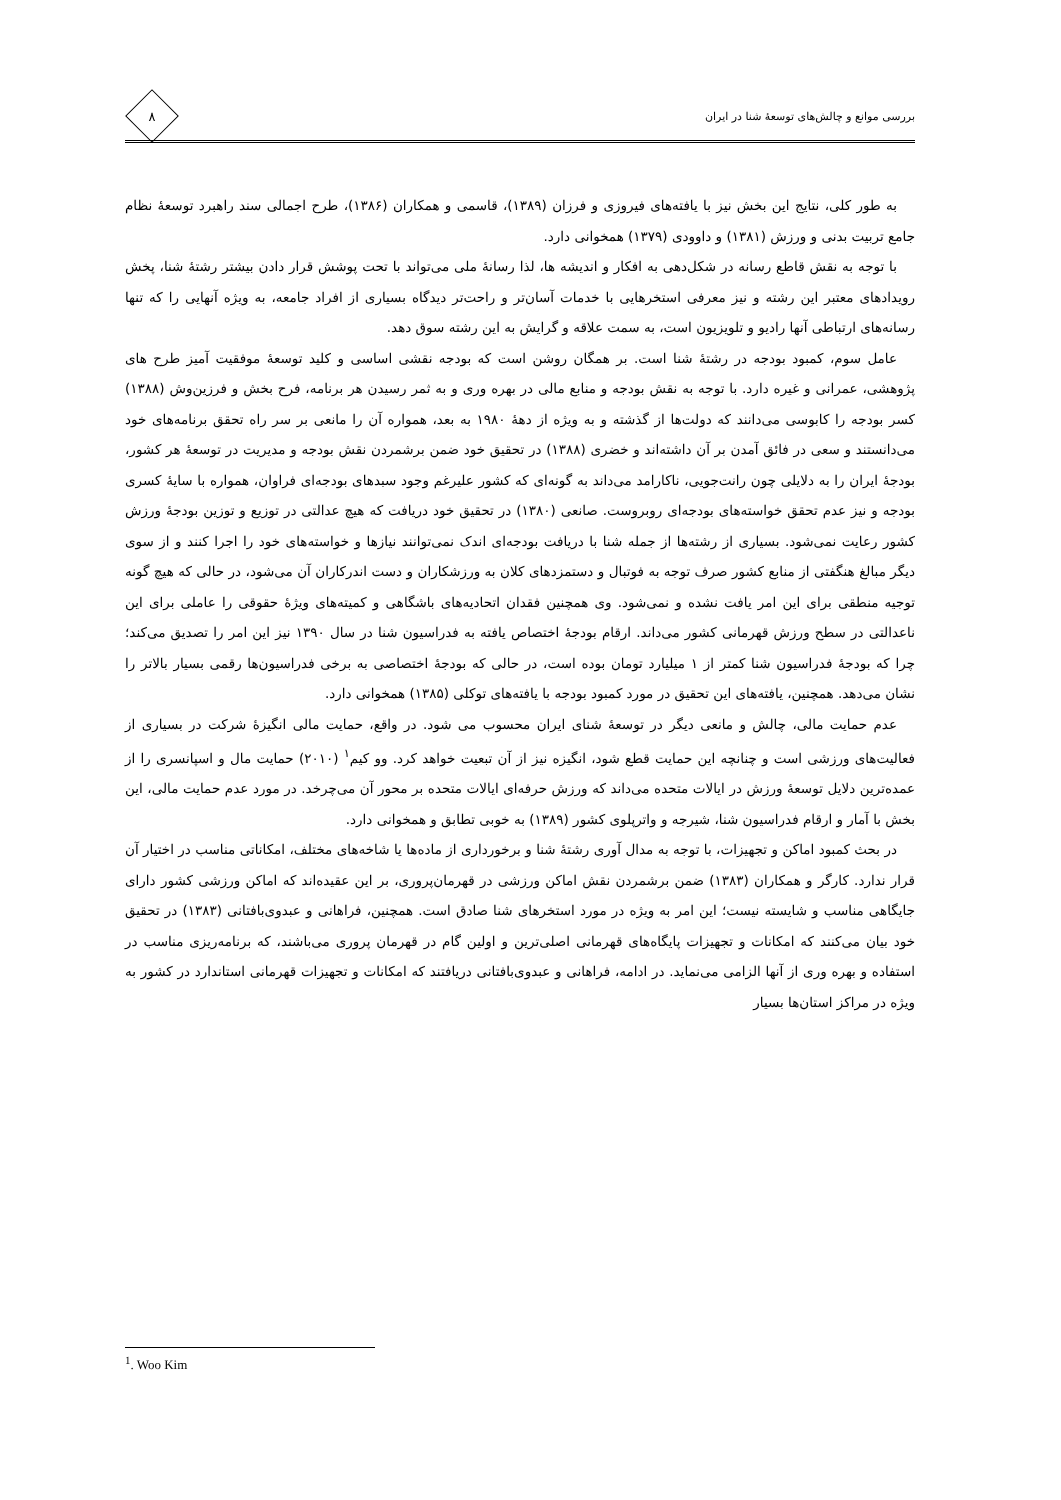بررسی موانع و چالش‌های توسعهٔ شنا در ایران
۸
به طور کلی، نتایج این بخش نیز با یافته‌های فیروزی و فرزان (۱۳۸۹)، قاسمی و همکاران (۱۳۸۶)، طرح اجمالی سند راهبرد توسعهٔ نظام جامع تربیت بدنی و ورزش (۱۳۸۱) و داوودی (۱۳۷۹) همخوانی دارد.
با توجه به نقش قاطع رسانه در شکل‌دهی به افکار و اندیشه ها، لذا رسانهٔ ملی می‌تواند با تحت پوشش قرار دادن بیشتر رشتهٔ شنا، پخش رویدادهای معتبر این رشته و نیز معرفی استخرهایی با خدمات آسان‌تر و راحت‌تر دیدگاه بسیاری از افراد جامعه، به ویژه آنهایی را که تنها رسانه‌های ارتباطی آنها رادیو و تلویزیون است، به سمت علاقه و گرایش به این رشته سوق دهد.
عامل سوم، کمبود بودجه در رشتهٔ شنا است. بر همگان روشن است که بودجه نقشی اساسی و کلید توسعهٔ موفقیت آمیز طرح های پژوهشی، عمرانی و غیره دارد. با توجه به نقش بودجه و منابع مالی در بهره وری و به ثمر رسیدن هر برنامه، فرح بخش و فرزین‌وش (۱۳۸۸) کسر بودجه را کابوسی می‌دانند که دولت‌ها از گذشته و به ویژه از دههٔ ۱۹۸۰ به بعد، همواره آن را مانعی بر سر راه تحقق برنامه‌های خود می‌دانستند و سعی در فائق آمدن بر آن داشته‌اند و خضری (۱۳۸۸) در تحقیق خود ضمن برشمردن نقش بودجه و مدیریت در توسعهٔ هر کشور، بودجهٔ ایران را به دلایلی چون رانت‌جویی، ناکارامد می‌داند به گونه‌ای که کشور علیرغم وجود سبدهای بودجه‌ای فراوان، همواره با سایهٔ کسری بودجه و نیز عدم تحقق خواسته‌های بودجه‌ای روبروست. صانعی (۱۳۸۰) در تحقیق خود دریافت که هیچ عدالتی در توزیع و توزین بودجهٔ ورزش کشور رعایت نمی‌شود. بسیاری از رشته‌ها از جمله شنا با دریافت بودجه‌ای اندک نمی‌توانند نیازها و خواسته‌های خود را اجرا کنند و از سوی دیگر مبالغ هنگفتی از منابع کشور صرف توجه به فوتبال و دستمزدهای کلان به ورزشکاران و دست اندرکاران آن می‌شود، در حالی که هیچ گونه توجیه منطقی برای این امر یافت نشده و نمی‌شود. وی همچنین فقدان اتحادیه‌های باشگاهی و کمیته‌های ویژهٔ حقوقی را عاملی برای این ناعدالتی در سطح ورزش قهرمانی کشور می‌داند. ارقام بودجهٔ اختصاص یافته به فدراسیون شنا در سال ۱۳۹۰ نیز این امر را تصدیق می‌کند؛ چرا که بودجهٔ فدراسیون شنا کمتر از ۱ میلیارد تومان بوده است، در حالی که بودجهٔ اختصاصی به برخی فدراسیون‌ها رقمی بسیار بالاتر را نشان می‌دهد. همچنین، یافته‌های این تحقیق در مورد کمبود بودجه با یافته‌های توکلی (۱۳۸۵) همخوانی دارد.
عدم حمایت مالی، چالش و مانعی دیگر در توسعهٔ شنای ایران محسوب می شود. در واقع، حمایت مالی انگیزهٔ شرکت در بسیاری از فعالیت‌های ورزشی است و چنانچه این حمایت قطع شود، انگیزه نیز از آن تبعیت خواهد کرد. وو کیم<sup>۱</sup> (۲۰۱۰) حمایت مال و اسپانسری را از عمده‌ترین دلایل توسعهٔ ورزش در ایالات متحده می‌داند که ورزش حرفه‌ای ایالات متحده بر محور آن می‌چرخد. در مورد عدم حمایت مالی، این بخش با آمار و ارقام فدراسیون شنا، شیرجه و واترپلوی کشور (۱۳۸۹) به خوبی تطابق و همخوانی دارد.
در بحث کمبود اماکن و تجهیزات، با توجه به مدال آوری رشتهٔ شنا و برخورداری از ماده‌ها یا شاخه‌های مختلف، امکاناتی مناسب در اختیار آن قرار ندارد. کارگر و همکاران (۱۳۸۳) ضمن برشمردن نقش اماکن ورزشی در قهرمان‌پروری، بر این عقیده‌اند که اماکن ورزشی کشور دارای جایگاهی مناسب و شایسته نیست؛ این امر به ویژه در مورد استخرهای شنا صادق است. همچنین، فراهانی و عبدوی‌بافتانی (۱۳۸۳) در تحقیق خود بیان می‌کنند که امکانات و تجهیزات پایگاه‌های قهرمانی اصلی‌ترین و اولین گام در قهرمان پروری می‌باشند، که برنامه‌ریزی مناسب در استفاده و بهره وری از آنها الزامی می‌نماید. در ادامه، فراهانی و عبدوی‌بافتانی دریافتند که امکانات و تجهیزات قهرمانی استاندارد در کشور به ویژه در مراکز استان‌ها بسیار
<sup>1</sup>. Woo Kim